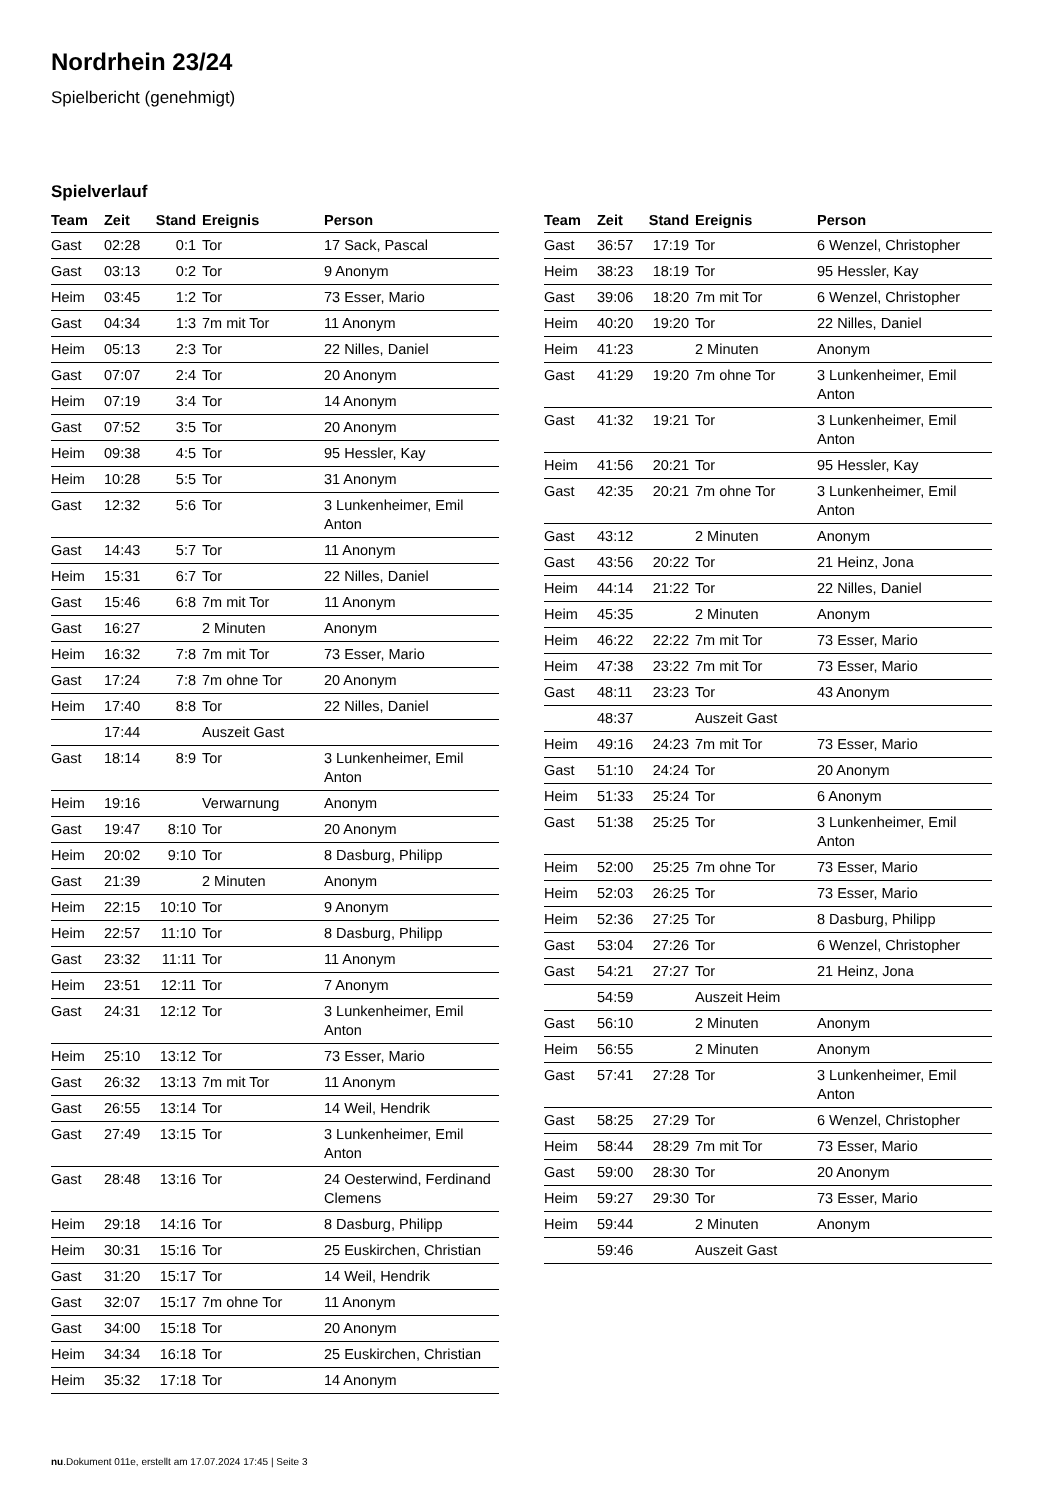Nordrhein 23/24
Spielbericht (genehmigt)
Spielverlauf
| Team | Zeit | Stand | Ereignis | Person |
| --- | --- | --- | --- | --- |
| Gast | 02:28 | 0:1 | Tor | 17 Sack, Pascal |
| Gast | 03:13 | 0:2 | Tor | 9 Anonym |
| Heim | 03:45 | 1:2 | Tor | 73 Esser, Mario |
| Gast | 04:34 | 1:3 | 7m mit Tor | 11 Anonym |
| Heim | 05:13 | 2:3 | Tor | 22 Nilles, Daniel |
| Gast | 07:07 | 2:4 | Tor | 20 Anonym |
| Heim | 07:19 | 3:4 | Tor | 14 Anonym |
| Gast | 07:52 | 3:5 | Tor | 20 Anonym |
| Heim | 09:38 | 4:5 | Tor | 95 Hessler, Kay |
| Heim | 10:28 | 5:5 | Tor | 31 Anonym |
| Gast | 12:32 | 5:6 | Tor | 3 Lunkenheimer, Emil Anton |
| Gast | 14:43 | 5:7 | Tor | 11 Anonym |
| Heim | 15:31 | 6:7 | Tor | 22 Nilles, Daniel |
| Gast | 15:46 | 6:8 | 7m mit Tor | 11 Anonym |
| Gast | 16:27 | | 2 Minuten | Anonym |
| Heim | 16:32 | 7:8 | 7m mit Tor | 73 Esser, Mario |
| Gast | 17:24 | 7:8 | 7m ohne Tor | 20 Anonym |
| Heim | 17:40 | 8:8 | Tor | 22 Nilles, Daniel |
| | 17:44 | | Auszeit Gast | |
| Gast | 18:14 | 8:9 | Tor | 3 Lunkenheimer, Emil Anton |
| Heim | 19:16 | | Verwarnung | Anonym |
| Gast | 19:47 | 8:10 | Tor | 20 Anonym |
| Heim | 20:02 | 9:10 | Tor | 8 Dasburg, Philipp |
| Gast | 21:39 | | 2 Minuten | Anonym |
| Heim | 22:15 | 10:10 | Tor | 9 Anonym |
| Heim | 22:57 | 11:10 | Tor | 8 Dasburg, Philipp |
| Gast | 23:32 | 11:11 | Tor | 11 Anonym |
| Heim | 23:51 | 12:11 | Tor | 7 Anonym |
| Gast | 24:31 | 12:12 | Tor | 3 Lunkenheimer, Emil Anton |
| Heim | 25:10 | 13:12 | Tor | 73 Esser, Mario |
| Gast | 26:32 | 13:13 | 7m mit Tor | 11 Anonym |
| Gast | 26:55 | 13:14 | Tor | 14 Weil, Hendrik |
| Gast | 27:49 | 13:15 | Tor | 3 Lunkenheimer, Emil Anton |
| Gast | 28:48 | 13:16 | Tor | 24 Oesterwind, Ferdinand Clemens |
| Heim | 29:18 | 14:16 | Tor | 8 Dasburg, Philipp |
| Heim | 30:31 | 15:16 | Tor | 25 Euskirchen, Christian |
| Gast | 31:20 | 15:17 | Tor | 14 Weil, Hendrik |
| Gast | 32:07 | 15:17 | 7m ohne Tor | 11 Anonym |
| Gast | 34:00 | 15:18 | Tor | 20 Anonym |
| Heim | 34:34 | 16:18 | Tor | 25 Euskirchen, Christian |
| Heim | 35:32 | 17:18 | Tor | 14 Anonym |
| Team | Zeit | Stand | Ereignis | Person |
| --- | --- | --- | --- | --- |
| Gast | 36:57 | 17:19 | Tor | 6 Wenzel, Christopher |
| Heim | 38:23 | 18:19 | Tor | 95 Hessler, Kay |
| Gast | 39:06 | 18:20 | 7m mit Tor | 6 Wenzel, Christopher |
| Heim | 40:20 | 19:20 | Tor | 22 Nilles, Daniel |
| Heim | 41:23 | | 2 Minuten | Anonym |
| Gast | 41:29 | 19:20 | 7m ohne Tor | 3 Lunkenheimer, Emil Anton |
| Gast | 41:32 | 19:21 | Tor | 3 Lunkenheimer, Emil Anton |
| Heim | 41:56 | 20:21 | Tor | 95 Hessler, Kay |
| Gast | 42:35 | 20:21 | 7m ohne Tor | 3 Lunkenheimer, Emil Anton |
| Gast | 43:12 | | 2 Minuten | Anonym |
| Gast | 43:56 | 20:22 | Tor | 21 Heinz, Jona |
| Heim | 44:14 | 21:22 | Tor | 22 Nilles, Daniel |
| Heim | 45:35 | | 2 Minuten | Anonym |
| Heim | 46:22 | 22:22 | 7m mit Tor | 73 Esser, Mario |
| Heim | 47:38 | 23:22 | 7m mit Tor | 73 Esser, Mario |
| Gast | 48:11 | 23:23 | Tor | 43 Anonym |
| | 48:37 | | Auszeit Gast | |
| Heim | 49:16 | 24:23 | 7m mit Tor | 73 Esser, Mario |
| Gast | 51:10 | 24:24 | Tor | 20 Anonym |
| Heim | 51:33 | 25:24 | Tor | 6 Anonym |
| Gast | 51:38 | 25:25 | Tor | 3 Lunkenheimer, Emil Anton |
| Heim | 52:00 | 25:25 | 7m ohne Tor | 73 Esser, Mario |
| Heim | 52:03 | 26:25 | Tor | 73 Esser, Mario |
| Heim | 52:36 | 27:25 | Tor | 8 Dasburg, Philipp |
| Gast | 53:04 | 27:26 | Tor | 6 Wenzel, Christopher |
| Gast | 54:21 | 27:27 | Tor | 21 Heinz, Jona |
| | 54:59 | | Auszeit Heim | |
| Gast | 56:10 | | 2 Minuten | Anonym |
| Heim | 56:55 | | 2 Minuten | Anonym |
| Gast | 57:41 | 27:28 | Tor | 3 Lunkenheimer, Emil Anton |
| Gast | 58:25 | 27:29 | Tor | 6 Wenzel, Christopher |
| Heim | 58:44 | 28:29 | 7m mit Tor | 73 Esser, Mario |
| Gast | 59:00 | 28:30 | Tor | 20 Anonym |
| Heim | 59:27 | 29:30 | Tor | 73 Esser, Mario |
| Heim | 59:44 | | 2 Minuten | Anonym |
| | 59:46 | | Auszeit Gast | |
nu.Dokument 011e, erstellt am 17.07.2024 17:45 | Seite 3